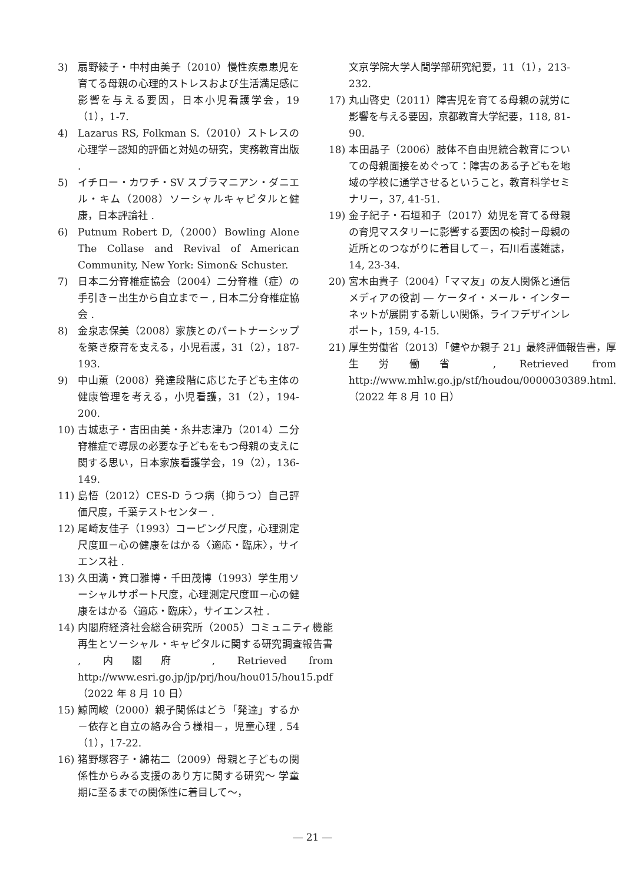3) 扇野綾子・中村由美子（2010）慢性疾患患児を育てる母親の心理的ストレスおよび生活満足感に影響を与える要因，日本小児看護学会，19（1），1-7.
4) Lazarus RS, Folkman S.（2010）ストレスの心理学－認知的評価と対処の研究，実務教育出版 .
5) イチロー・カワチ・SV スブラマニアン・ダニエル・キム（2008）ソーシャルキャピタルと健康，日本評論社 .
6) Putnum Robert D,（2000）Bowling Alone The Collase and Revival of American Community, New York: Simon& Schuster.
7) 日本二分脊椎症協会（2004）二分脊椎（症）の手引き－出生から自立まで－ , 日本二分脊椎症協会 .
8) 金泉志保美（2008）家族とのパートナーシップを築き療育を支える，小児看護，31（2），187-193.
9) 中山薫（2008）発達段階に応じた子ども主体の健康管理を考える，小児看護，31（2），194-200.
10) 古城恵子・吉田由美・糸井志津乃（2014）二分脊椎症で導尿の必要な子どもをもつ母親の支えに関する思い，日本家族看護学会，19（2），136-149.
11) 島悟（2012）CES-D うつ病（抑うつ）自己評価尺度，千葉テストセンター .
12) 尾崎友佳子（1993）コーピング尺度，心理測定尺度Ⅲ－心の健康をはかる〈適応・臨床〉，サイエンス社 .
13) 久田満・箕口雅博・千田茂博（1993）学生用ソーシャルサポート尺度，心理測定尺度Ⅲ－心の健康をはかる〈適応・臨床〉，サイエンス社 .
14) 内閣府経済社会総合研究所（2005）コミュニティ機能再生とソーシャル・キャピタルに関する研究調査報告書 , 内閣府 , Retrieved from http://www.esri.go.jp/jp/prj/hou/hou015/hou15.pdf（2022 年 8 月 10 日）
15) 鯨岡峻（2000）親子関係はどう「発達」するか－依存と自立の絡み合う様相－，児童心理 , 54（1），17-22.
16) 猪野塚容子・綿祐二（2009）母親と子どもの関係性からみる支援のあり方に関する研究～ 学童期に至るまでの関係性に着目して～，
文京学院大学人間学部研究紀要，11（1），213-232.
17) 丸山啓史（2011）障害児を育てる母親の就労に影響を与える要因，京都教育大学紀要，118, 81-90.
18) 本田晶子（2006）肢体不自由児統合教育についての母親面接をめぐって：障害のある子どもを地域の学校に通学させるということ，教育科学セミナリー，37, 41-51.
19) 金子紀子・石垣和子（2017）幼児を育てる母親の育児マスタリーに影響する要因の検討－母親の近所とのつながりに着目して－，石川看護雑誌，14, 23-34.
20) 宮木由貴子（2004）「ママ友」の友人関係と通信メディアの役割 ― ケータイ・メール・インターネットが展開する新しい関係，ライフデザインレポート，159, 4-15.
21) 厚生労働省（2013）「健やか親子 21」最終評価報告書，厚生労働省 , Retrieved from http://www.mhlw.go.jp/stf/houdou/0000030389.html.（2022 年 8 月 10 日）
― 21 ―